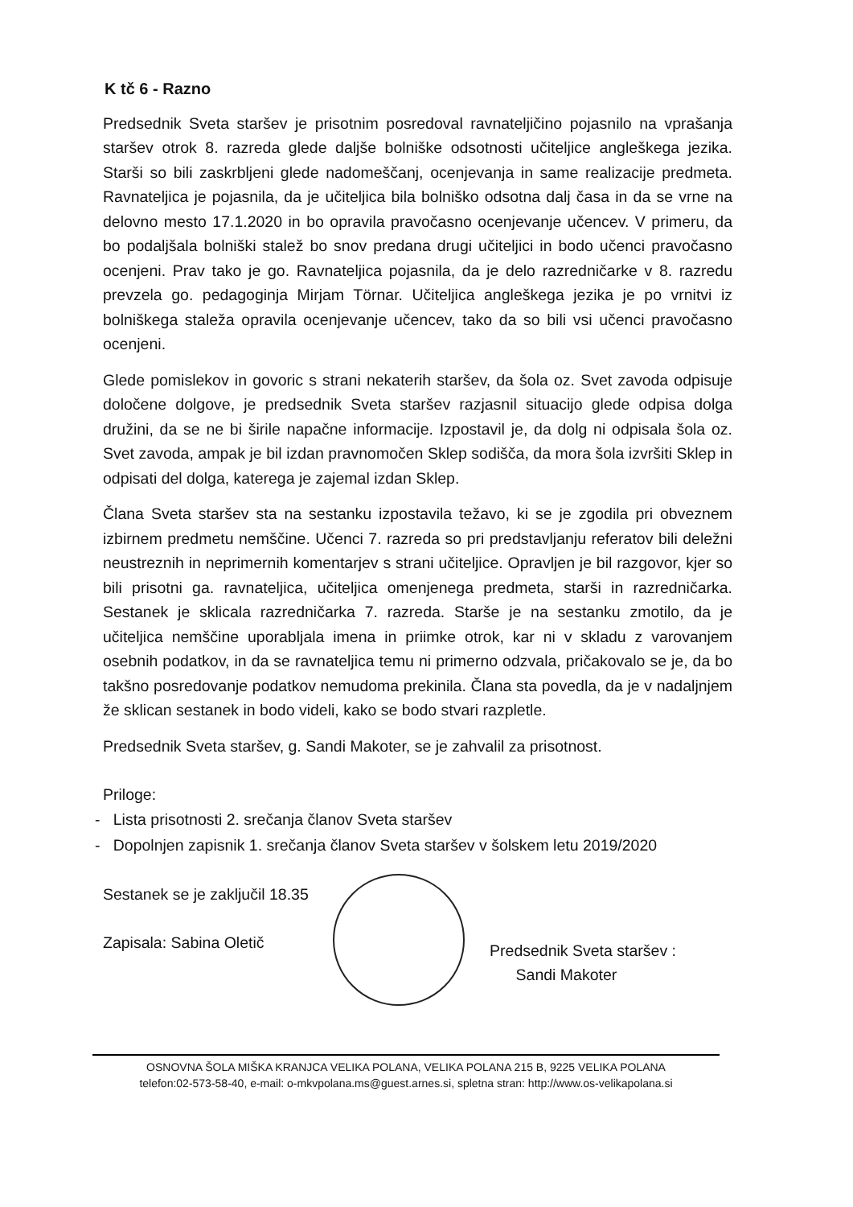K tč 6 - Razno
Predsednik Sveta staršev je prisotnim posredoval ravnateljičino pojasnilo na vprašanja staršev otrok 8. razreda glede daljše bolniške odsotnosti učiteljice angleškega jezika. Starši so bili zaskrbljeni glede nadomeščanj, ocenjevanja in same realizacije predmeta. Ravnateljica je pojasnila, da je učiteljica bila bolniško odsotna dalj časa in da se vrne na delovno mesto 17.1.2020 in bo opravila pravočasno ocenjevanje učencev. V primeru, da bo podaljšala bolniški stalež bo snov predana drugi učiteljici in bodo učenci pravočasno ocenjeni. Prav tako je go. Ravnateljica pojasnila, da je delo razredničarke v 8. razredu prevzela go. pedagoginja Mirjam Törnar. Učiteljica angleškega jezika je po vrnitvi iz bolniškega staleža opravila ocenjevanje učencev, tako da so bili vsi učenci pravočasno ocenjeni.
Glede pomislekov in govoric s strani nekaterih staršev, da šola oz. Svet zavoda odpisuje določene dolgove, je predsednik Sveta staršev razjasnil situacijo glede odpisa dolga družini, da se ne bi širile napačne informacije. Izpostavil je, da dolg ni odpisala šola oz. Svet zavoda, ampak je bil izdan pravnomočen Sklep sodišča, da mora šola izvršiti Sklep in odpisati del dolga, katerega je zajemal izdan Sklep.
Člana Sveta staršev sta na sestanku izpostavila težavo, ki se je zgodila pri obveznem izbirnem predmetu nemščine. Učenci 7. razreda so pri predstavljanju referatov bili deležni neustreznih in neprimernih komentarjev s strani učiteljice. Opravljen je bil razgovor, kjer so bili prisotni ga. ravnateljica, učiteljica omenjenega predmeta, starši in razredničarka. Sestanek je sklicala razredničarka 7. razreda. Starše je na sestanku zmotilo, da je učiteljica nemščine uporabljala imena in priimke otrok, kar ni v skladu z varovanjem osebnih podatkov, in da se ravnateljica temu ni primerno odzvala, pričakovalo se je, da bo takšno posredovanje podatkov nemudoma prekinila. Člana sta povedla, da je v nadaljnjem že sklican sestanek in bodo videli, kako se bodo stvari razpletle.
Predsednik Sveta staršev, g. Sandi Makoter, se je zahvalil za prisotnost.
Priloge:
- Lista prisotnosti 2. srečanja članov Sveta staršev
- Dopolnjen zapisnik 1. srečanja članov Sveta staršev v šolskem letu 2019/2020
Sestanek se je zaključil 18.35
Zapisala: Sabina Oletič
Predsednik Sveta staršev :
Sandi Makoter
OSNOVNA ŠOLA MIŠKA KRANJCA VELIKA POLANA, VELIKA POLANA 215 B, 9225 VELIKA POLANA
telefon:02-573-58-40, e-mail: o-mkvpolana.ms@guest.arnes.si, spletna stran: http://www.os-velikapolana.si